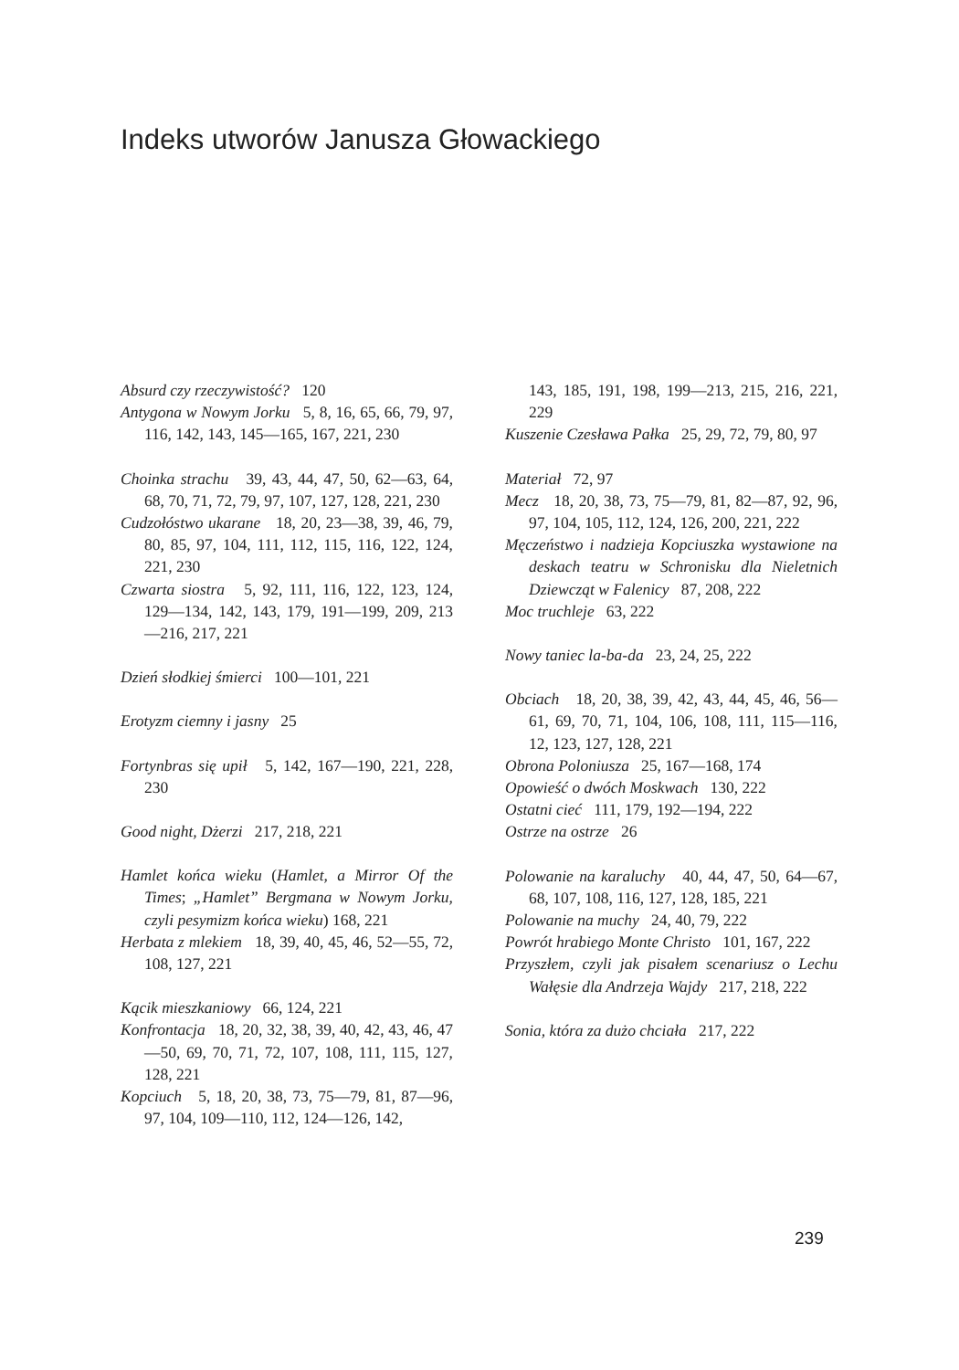Indeks utworów Janusza Głowackiego
Absurd czy rzeczywistość? 120
Antygona w Nowym Jorku 5, 8, 16, 65, 66, 79, 97, 116, 142, 143, 145—165, 167, 221, 230
Choinka strachu 39, 43, 44, 47, 50, 62—63, 64, 68, 70, 71, 72, 79, 97, 107, 127, 128, 221, 230
Cudzołóstwo ukarane 18, 20, 23—38, 39, 46, 79, 80, 85, 97, 104, 111, 112, 115, 116, 122, 124, 221, 230
Czwarta siostra 5, 92, 111, 116, 122, 123, 124, 129—134, 142, 143, 179, 191—199, 209, 213—216, 217, 221
Dzień słodkiej śmierci 100—101, 221
Erotyzm ciemny i jasny 25
Fortynbras się upił 5, 142, 167—190, 221, 228, 230
Good night, Dżerzi 217, 218, 221
Hamlet końca wieku (Hamlet, a Mirror Of the Times; „Hamlet” Bergmana w Nowym Jorku, czyli pesymizm końca wieku) 168, 221
Herbata z mlekiem 18, 39, 40, 45, 46, 52—55, 72, 108, 127, 221
Kącik mieszkaniowy 66, 124, 221
Konfrontacja 18, 20, 32, 38, 39, 40, 42, 43, 46, 47—50, 69, 70, 71, 72, 107, 108, 111, 115, 127, 128, 221
Kopciuch 5, 18, 20, 38, 73, 75—79, 81, 87—96, 97, 104, 109—110, 112, 124—126, 142,
143, 185, 191, 198, 199—213, 215, 216, 221, 229
Kuszenie Czesława Pałka 25, 29, 72, 79, 80, 97
Materiał 72, 97
Mecz 18, 20, 38, 73, 75—79, 81, 82—87, 92, 96, 97, 104, 105, 112, 124, 126, 200, 221, 222
Męczeństwo i nadzieja Kopciuszka wystawione na deskach teatru w Schronisku dla Nieletnich Dziewcząt w Falenicy 87, 208, 222
Moc truchleje 63, 222
Nowy taniec la-ba-da 23, 24, 25, 222
Obciach 18, 20, 38, 39, 42, 43, 44, 45, 46, 56—61, 69, 70, 71, 104, 106, 108, 111, 115—116, 12, 123, 127, 128, 221
Obrona Poloniusza 25, 167—168, 174
Opowieść o dwóch Moskwach 130, 222
Ostatni cieć 111, 179, 192—194, 222
Ostrze na ostrze 26
Polowanie na karaluchy 40, 44, 47, 50, 64—67, 68, 107, 108, 116, 127, 128, 185, 221
Polowanie na muchy 24, 40, 79, 222
Powrót hrabiego Monte Christo 101, 167, 222
Przyszłem, czyli jak pisałem scenariusz o Lechu Wałęsie dla Andrzeja Wajdy 217, 218, 222
Sonia, która za dużo chciała 217, 222
239